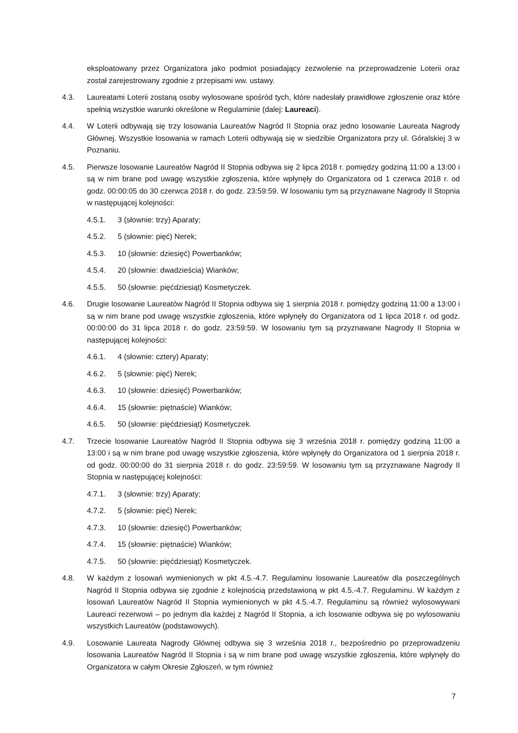eksploatowany przez Organizatora jako podmiot posiadający zezwolenie na przeprowadzenie Loterii oraz został zarejestrowany zgodnie z przepisami ww. ustawy.
4.3. Laureatami Loterii zostaną osoby wylosowane spośród tych, które nadesłały prawidłowe zgłoszenie oraz które spełnią wszystkie warunki określone w Regulaminie (dalej: Laureaci).
4.4. W Loterii odbywają się trzy losowania Laureatów Nagród II Stopnia oraz jedno losowanie Laureata Nagrody Głównej. Wszystkie losowania w ramach Loterii odbywają się w siedzibie Organizatora przy ul. Góralskiej 3 w Poznaniu.
4.5. Pierwsze losowanie Laureatów Nagród II Stopnia odbywa się 2 lipca 2018 r. pomiędzy godziną 11:00 a 13:00 i są w nim brane pod uwagę wszystkie zgłoszenia, które wpłynęły do Organizatora od 1 czerwca 2018 r. od godz. 00:00:05 do 30 czerwca 2018 r. do godz. 23:59:59. W losowaniu tym są przyznawane Nagrody II Stopnia w następującej kolejności:
4.5.1. 3 (słownie: trzy) Aparaty;
4.5.2. 5 (słownie: pięć) Nerek;
4.5.3. 10 (słownie: dziesięć) Powerbanków;
4.5.4. 20 (słownie: dwadzieścia) Wianków;
4.5.5. 50 (słownie: pięćdziesiąt) Kosmetyczek.
4.6. Drugie losowanie Laureatów Nagród II Stopnia odbywa się 1 sierpnia 2018 r. pomiędzy godziną 11:00 a 13:00 i są w nim brane pod uwagę wszystkie zgłoszenia, które wpłynęły do Organizatora od 1 lipca 2018 r. od godz. 00:00:00 do 31 lipca 2018 r. do godz. 23:59:59. W losowaniu tym są przyznawane Nagrody II Stopnia w następującej kolejności:
4.6.1. 4 (słownie: cztery) Aparaty;
4.6.2. 5 (słownie: pięć) Nerek;
4.6.3. 10 (słownie: dziesięć) Powerbanków;
4.6.4. 15 (słownie: piętnaście) Wianków;
4.6.5. 50 (słownie: pięćdziesiąt) Kosmetyczek.
4.7. Trzecie losowanie Laureatów Nagród II Stopnia odbywa się 3 września 2018 r. pomiędzy godziną 11:00 a 13:00 i są w nim brane pod uwagę wszystkie zgłoszenia, które wpłynęły do Organizatora od 1 sierpnia 2018 r. od godz. 00:00:00 do 31 sierpnia 2018 r. do godz. 23:59:59. W losowaniu tym są przyznawane Nagrody II Stopnia w następującej kolejności:
4.7.1. 3 (słownie: trzy) Aparaty;
4.7.2. 5 (słownie: pięć) Nerek;
4.7.3. 10 (słownie: dziesięć) Powerbanków;
4.7.4. 15 (słownie: piętnaście) Wianków;
4.7.5. 50 (słownie: pięćdziesiąt) Kosmetyczek.
4.8. W każdym z losowań wymienionych w pkt 4.5.-4.7. Regulaminu losowanie Laureatów dla poszczególnych Nagród II Stopnia odbywa się zgodnie z kolejnością przedstawioną w pkt 4.5.-4.7. Regulaminu. W każdym z losowań Laureatów Nagród II Stopnia wymienionych w pkt 4.5.-4.7. Regulaminu są również wylosowywani Laureaci rezerwowi – po jednym dla każdej z Nagród II Stopnia, a ich losowanie odbywa się po wylosowaniu wszystkich Laureatów (podstawowych).
4.9. Losowanie Laureata Nagrody Głównej odbywa się 3 września 2018 r., bezpośrednio po przeprowadzeniu losowania Laureatów Nagród II Stopnia i są w nim brane pod uwagę wszystkie zgłoszenia, które wpłynęły do Organizatora w całym Okresie Zgłoszeń, w tym również
7